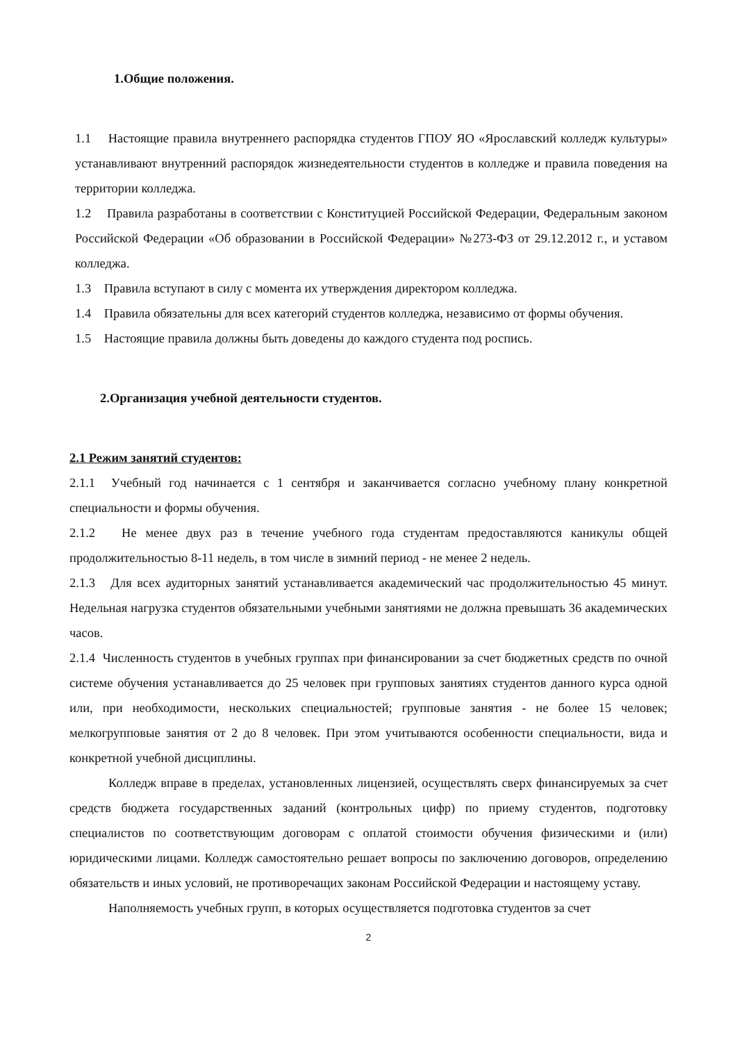1.Общие положения.
1.1 Настоящие правила внутреннего распорядка студентов ГПОУ ЯО «Ярославский колледж культуры» устанавливают внутренний распорядок жизнедеятельности студентов в колледже и правила поведения на территории колледжа.
1.2 Правила разработаны в соответствии с Конституцией Российской Федерации, Федеральным законом Российской Федерации «Об образовании в Российской Федерации» №273-ФЗ от 29.12.2012 г., и уставом колледжа.
1.3 Правила вступают в силу с момента их утверждения директором колледжа.
1.4 Правила обязательны для всех категорий студентов колледжа, независимо от формы обучения.
1.5 Настоящие правила должны быть доведены до каждого студента под роспись.
2.Организация учебной деятельности студентов.
2.1 Режим занятий студентов:
2.1.1 Учебный год начинается с 1 сентября и заканчивается согласно учебному плану конкретной специальности и формы обучения.
2.1.2 Не менее двух раз в течение учебного года студентам предоставляются каникулы общей продолжительностью 8-11 недель, в том числе в зимний период - не менее 2 недель.
2.1.3 Для всех аудиторных занятий устанавливается академический час продолжительностью 45 минут. Недельная нагрузка студентов обязательными учебными занятиями не должна превышать 36 академических часов.
2.1.4 Численность студентов в учебных группах при финансировании за счет бюджетных средств по очной системе обучения устанавливается до 25 человек при групповых занятиях студентов данного курса одной или, при необходимости, нескольких специальностей; групповые занятия - не более 15 человек; мелкогрупповые занятия от 2 до 8 человек. При этом учитываются особенности специальности, вида и конкретной учебной дисциплины.
Колледж вправе в пределах, установленных лицензией, осуществлять сверх финансируемых за счет средств бюджета государственных заданий (контрольных цифр) по приему студентов, подготовку специалистов по соответствующим договорам с оплатой стоимости обучения физическими и (или) юридическими лицами. Колледж самостоятельно решает вопросы по заключению договоров, определению обязательств и иных условий, не противоречащих законам Российской Федерации и настоящему уставу.
Наполняемость учебных групп, в которых осуществляется подготовка студентов за счет
2